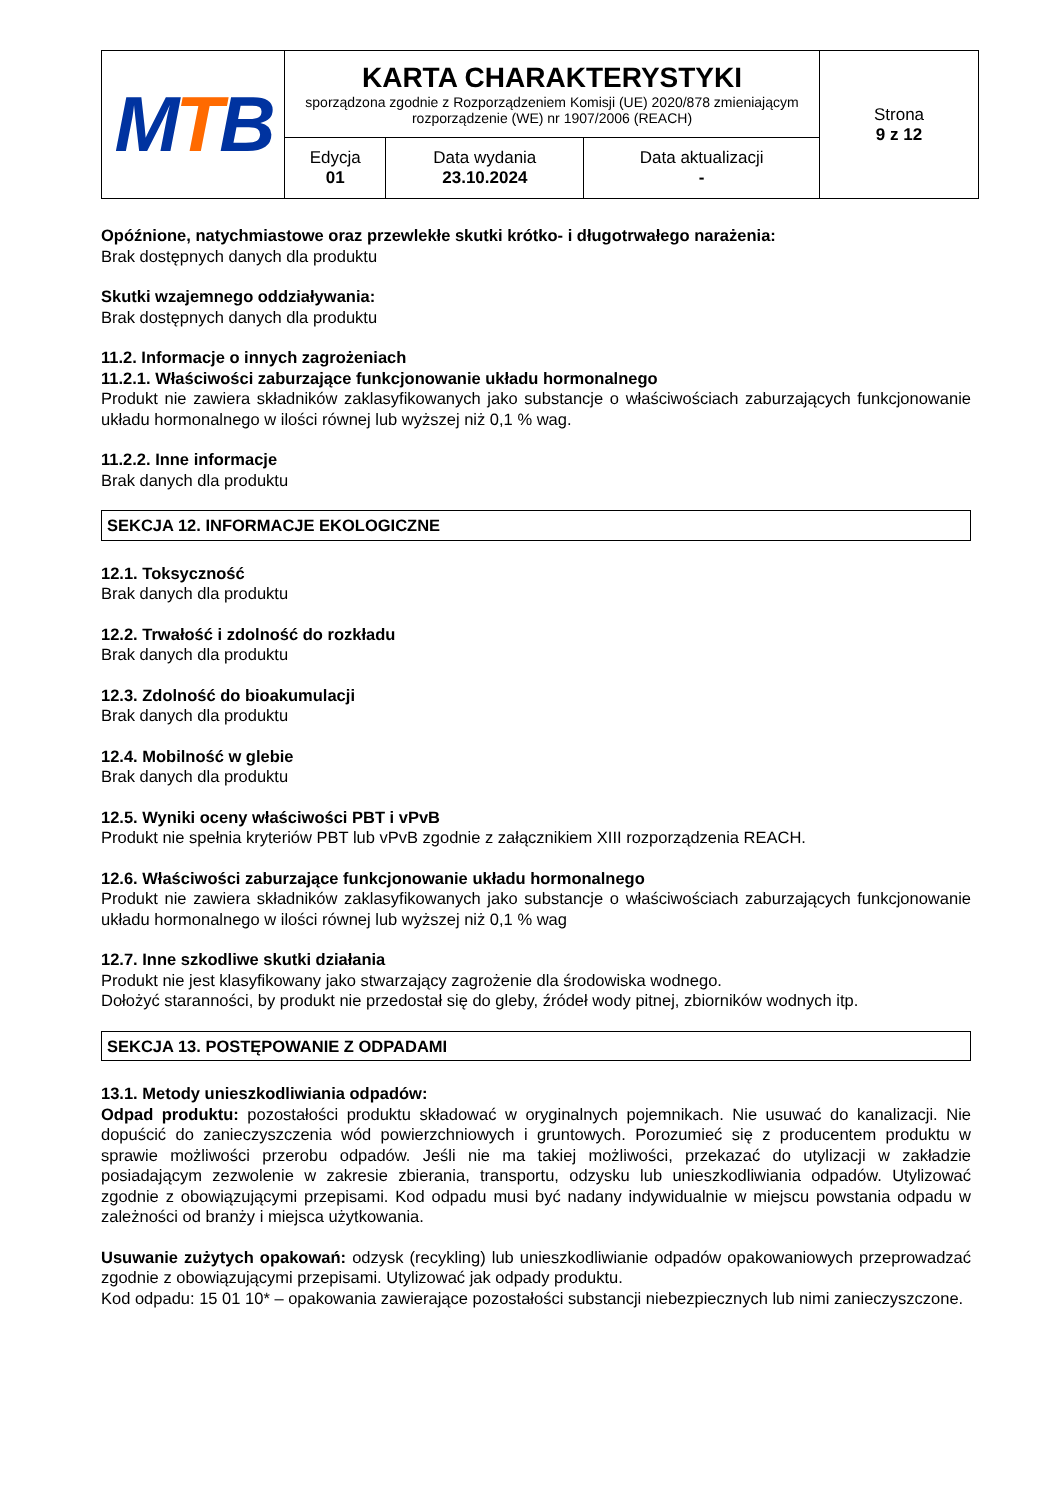| M T B | KARTA CHARAKTERYSTYKI sporządzona zgodnie z Rozporządzeniem Komisji (UE) 2020/878 zmieniającym rozporządzenie (WE) nr 1907/2006 (REACH) | | | Strona 9 z 12 |
| | Edycja 01 | Data wydania 23.10.2024 | Data aktualizacji - | |
Opóźnione, natychmiastowe oraz przewlekłe skutki krótko- i długotrwałego narażenia:
Brak dostępnych danych dla produktu
Skutki wzajemnego oddziaływania:
Brak dostępnych danych dla produktu
11.2. Informacje o innych zagrożeniach
11.2.1. Właściwości zaburzające funkcjonowanie układu hormonalnego
Produkt nie zawiera składników zaklasyfikowanych jako substancje o właściwościach zaburzających funkcjonowanie układu hormonalnego w ilości równej lub wyższej niż 0,1 % wag.
11.2.2. Inne informacje
Brak danych dla produktu
SEKCJA 12. INFORMACJE EKOLOGICZNE
12.1. Toksyczność
Brak danych dla produktu
12.2. Trwałość i zdolność do rozkładu
Brak danych dla produktu
12.3. Zdolność do bioakumulacji
Brak danych dla produktu
12.4. Mobilność w glebie
Brak danych dla produktu
12.5. Wyniki oceny właściwości PBT i vPvB
Produkt nie spełnia kryteriów PBT lub vPvB zgodnie z załącznikiem XIII rozporządzenia REACH.
12.6. Właściwości zaburzające funkcjonowanie układu hormonalnego
Produkt nie zawiera składników zaklasyfikowanych jako substancje o właściwościach zaburzających funkcjonowanie układu hormonalnego w ilości równej lub wyższej niż 0,1 % wag
12.7. Inne szkodliwe skutki działania
Produkt nie jest klasyfikowany jako stwarzający zagrożenie dla środowiska wodnego.
Dołożyć staranności, by produkt nie przedostał się do gleby, źródeł wody pitnej, zbiorników wodnych itp.
SEKCJA 13. POSTĘPOWANIE Z ODPADAMI
13.1. Metody unieszkodliwiania odpadów:
Odpad produktu: pozostałości produktu składować w oryginalnych pojemnikach. Nie usuwać do kanalizacji. Nie dopuścić do zanieczyszczenia wód powierzchniowych i gruntowych. Porozumieć się z producentem produktu w sprawie możliwości przerobu odpadów. Jeśli nie ma takiej możliwości, przekazać do utylizacji w zakładzie posiadającym zezwolenie w zakresie zbierania, transportu, odzysku lub unieszkodliwiania odpadów. Utylizować zgodnie z obowiązującymi przepisami. Kod odpadu musi być nadany indywidualnie w miejscu powstania odpadu w zależności od branży i miejsca użytkowania.
Usuwanie zużytych opakowań: odzysk (recykling) lub unieszkodliwianie odpadów opakowaniowych przeprowadzać zgodnie z obowiązującymi przepisami. Utylizować jak odpady produktu.
Kod odpadu: 15 01 10* – opakowania zawierające pozostałości substancji niebezpiecznych lub nimi zanieczyszczone.